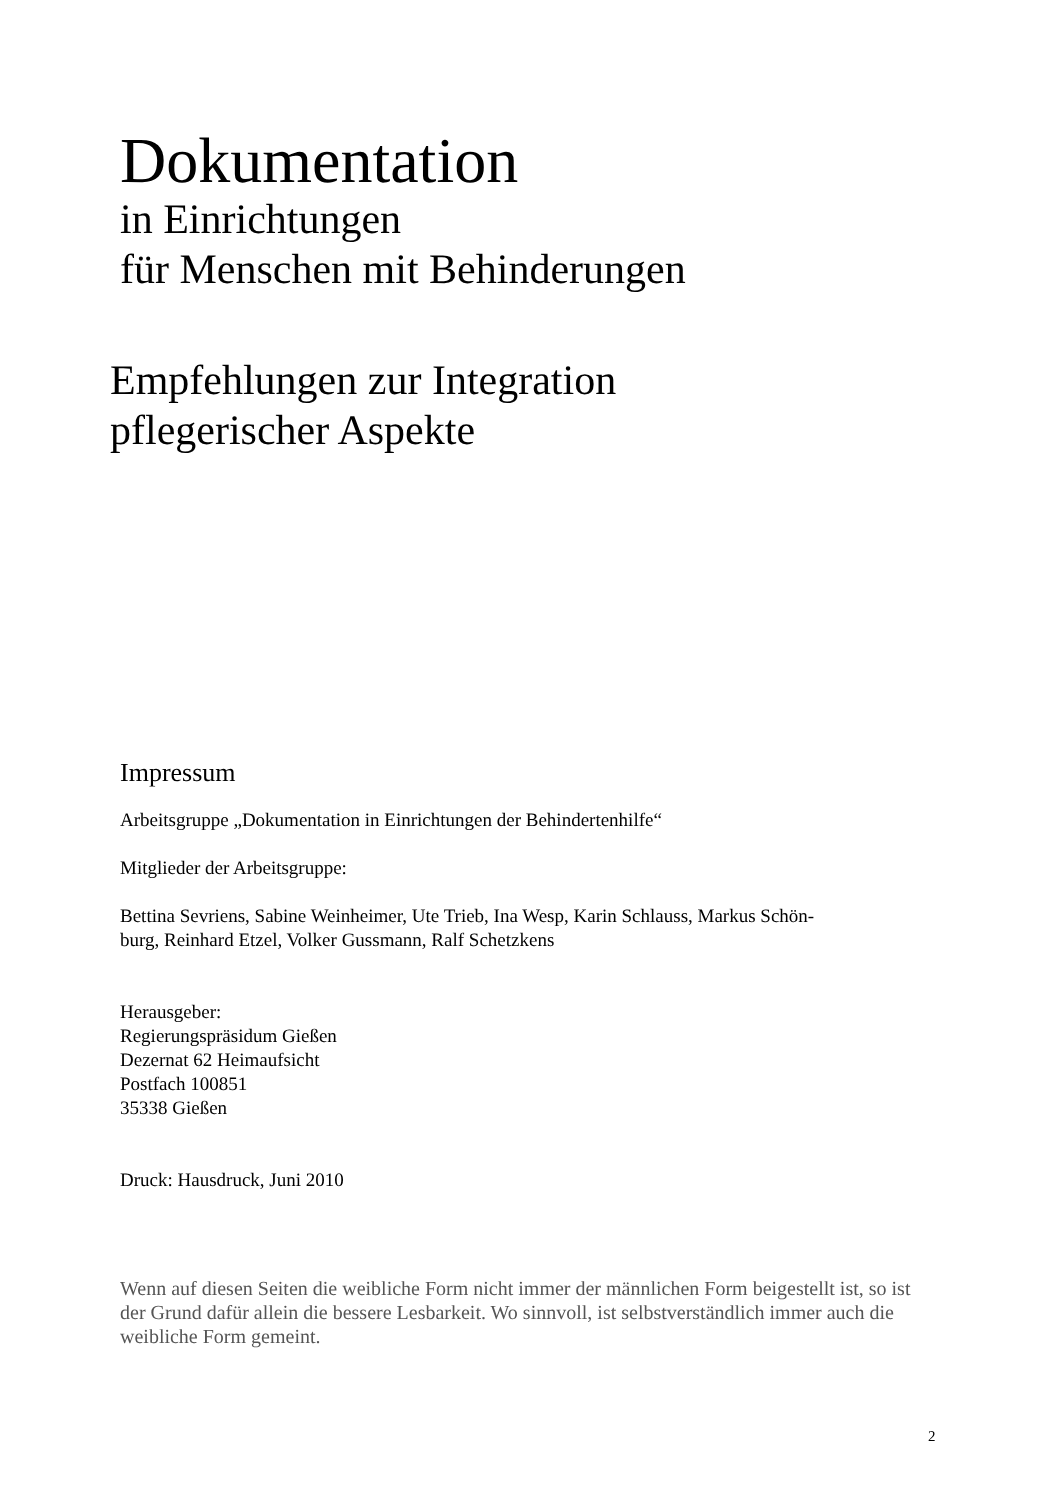Dokumentation
in Einrichtungen
für Menschen mit Behinderungen
Empfehlungen zur Integration
pflegerischer Aspekte
Impressum
Arbeitsgruppe „Dokumentation in Einrichtungen der Behindertenhilfe“
Mitglieder der Arbeitsgruppe:
Bettina Sevriens, Sabine Weinheimer, Ute Trieb, Ina Wesp, Karin Schlauss, Markus Schön-
burg, Reinhard Etzel, Volker Gussmann, Ralf Schetzkens
Herausgeber:
Regierungspräsidum Gießen
Dezernat 62 Heimaufsicht
Postfach 100851
35338 Gießen
Druck: Hausdruck, Juni 2010
Wenn auf diesen Seiten die weibliche Form nicht immer der männlichen Form beigestellt ist, so ist der Grund dafür allein die bessere Lesbarkeit. Wo sinnvoll, ist selbstverständlich immer auch die weibliche Form gemeint.
2